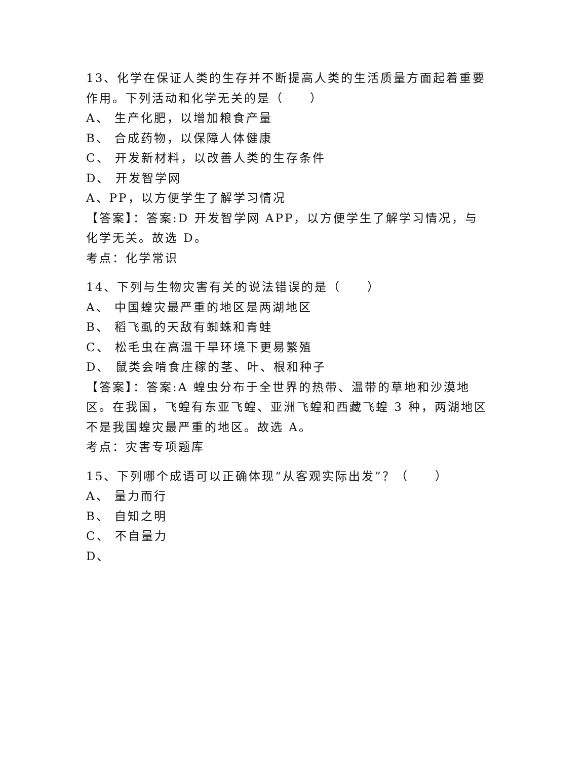13、化学在保证人类的生存并不断提高人类的生活质量方面起着重要作用。下列活动和化学无关的是（　　）
A、 生产化肥，以增加粮食产量
B、 合成药物，以保障人体健康
C、 开发新材料，以改善人类的生存条件
D、 开发智学网
A、PP，以方便学生了解学习情况
【答案】：答案:D 开发智学网 APP，以方便学生了解学习情况，与化学无关。故选 D。
考点：化学常识
14、下列与生物灾害有关的说法错误的是（　　）
A、 中国蝗灾最严重的地区是两湖地区
B、 稻飞虱的天敌有蜘蛛和青蛙
C、 松毛虫在高温干旱环境下更易繁殖
D、 鼠类会啃食庄稼的茎、叶、根和种子
【答案】：答案:A 蝗虫分布于全世界的热带、温带的草地和沙漠地区。在我国，飞蝗有东亚飞蝗、亚洲飞蝗和西藏飞蝗 3 种，两湖地区不是我国蝗灾最严重的地区。故选 A。
考点：灾害专项题库
15、下列哪个成语可以正确体现“从客观实际出发”？（　　）
A、 量力而行
B、 自知之明
C、 不自量力
D、